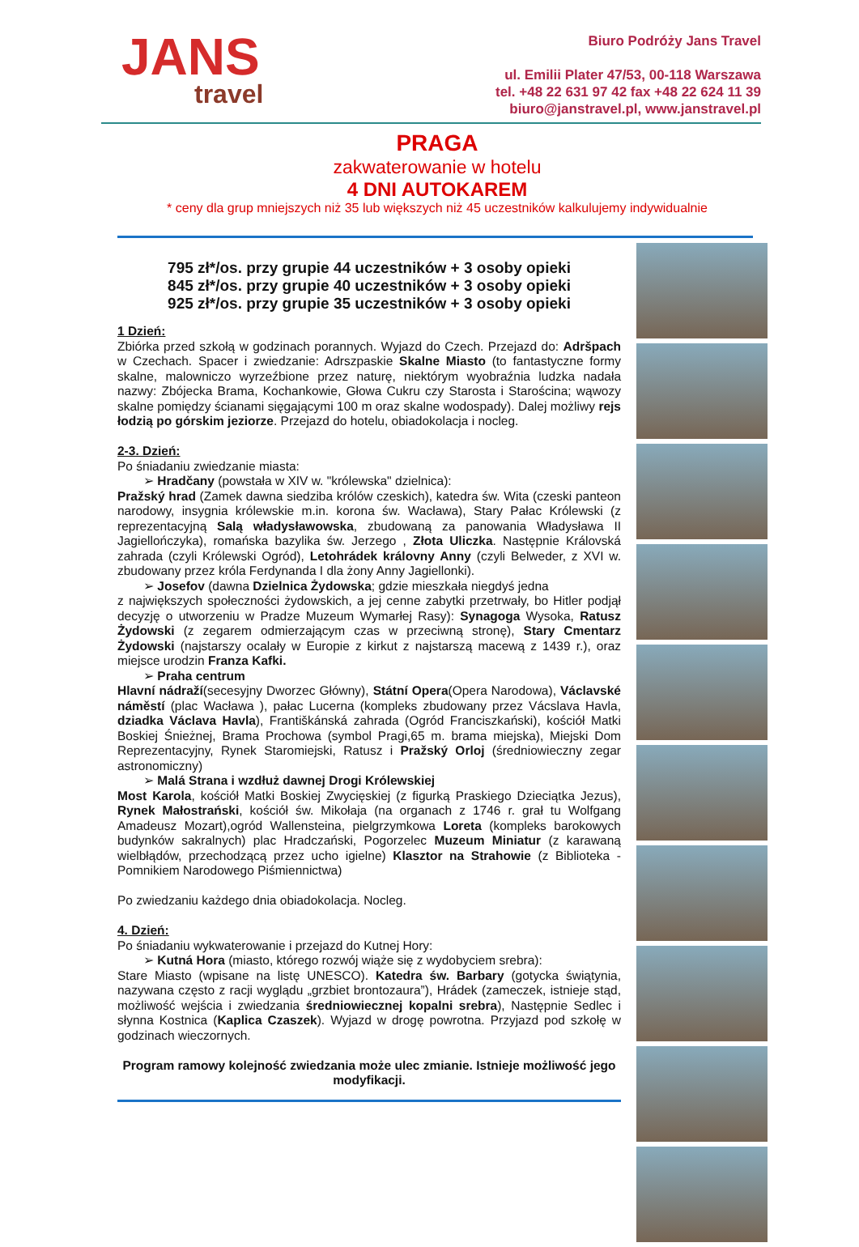JANS
travel
Biuro Podróży Jans Travel
ul. Emilii Plater 47/53, 00-118 Warszawa
tel. +48 22 631 97 42 fax +48 22 624 11 39
biuro@janstravel.pl, www.janstravel.pl
PRAGA
zakwaterowanie w hotelu
4 DNI AUTOKAREM
* ceny dla grup mniejszych niż 35 lub większych niż 45 uczestników kalkulujemy indywidualnie
795 zł*/os. przy grupie 44 uczestników + 3 osoby opieki
845 zł*/os. przy grupie 40 uczestników + 3 osoby opieki
925 zł*/os. przy grupie 35 uczestników + 3 osoby opieki
1 Dzień:
Zbiórka przed szkołą w godzinach porannych. Wyjazd do Czech. Przejazd do: Adršpach w Czechach. Spacer i zwiedzanie: Adrszpaskie Skalne Miasto (to fantastyczne formy skalne, malowniczo wyrzeźbione przez naturę, niektórym wyobraźnia ludzka nadała nazwy: Zbójecka Brama, Kochankowie, Głowa Cukru czy Starosta i Starościna; wąwozy skalne pomiędzy ścianami sięgającymi 100 m oraz skalne wodospady). Dalej możliwy rejs łodzią po górskim jeziorze. Przejazd do hotelu, obiadokolacja i nocleg.
2-3. Dzień:
Po śniadaniu zwiedzanie miasta:
➢ Hradčany (powstała w XIV w. "królewska" dzielnica):
Pražský hrad (Zamek dawna siedziba królów czeskich), katedra św. Wita (czeski panteon narodowy, insygnia królewskie m.in. korona św. Wacława), Stary Pałac Królewski (z reprezentacyjną Salą władysławowska, zbudowaną za panowania Władysława II Jagiellończyka), romańska bazylika św. Jerzego , Złota Uliczka. Następnie Královská zahrada (czyli Królewski Ogród), Letohrádek královny Anny (czyli Belweder, z XVI w. zbudowany przez króla Ferdynanda I dla żony Anny Jagiellonki).
➢ Josefov (dawna Dzielnica Żydowska; gdzie mieszkała niegdyś jedna
z największych społeczności żydowskich, a jej cenne zabytki przetrwały, bo Hitler podjął decyzję o utworzeniu w Pradze Muzeum Wymarłej Rasy): Synagoga Wysoka, Ratusz Żydowski (z zegarem odmierzającym czas w przeciwną stronę), Stary Cmentarz Żydowski (najstarszy ocalały w Europie z kirkut z najstarszą macewą z 1439 r.), oraz miejsce urodzin Franza Kafki.
➢ Praha centrum
Hlavní nádraží(secesyjny Dworzec Główny), Státní Opera(Opera Narodowa), Václavské náměstí (plac Wacława ), pałac Lucerna (kompleks zbudowany przez Vácslava Havla, dziadka Václava Havla), Františkánská zahrada (Ogród Franciszkański), kościół Matki Boskiej Śnieżnej, Brama Prochowa (symbol Pragi,65 m. brama miejska), Miejski Dom Reprezentacyjny, Rynek Staromiejski, Ratusz i Pražský Orloj (średniowieczny zegar astronomiczny)
➢ Malá Strana i wzdłuż dawnej Drogi Królewskiej
Most Karola, kościół Matki Boskiej Zwycięskiej (z figurką Praskiego Dzieciątka Jezus), Rynek Małostrański, kościół św. Mikołaja (na organach z 1746 r. grał tu Wolfgang Amadeusz Mozart),ogród Wallensteina, pielgrzymkowa Loreta (kompleks barokowych budynków sakralnych) plac Hradczański, Pogorzelec Muzeum Miniatur (z karawaną wielbłądów, przechodzącą przez ucho igielne) Klasztor na Strahowie (z Biblioteka - Pomnikiem Narodowego Piśmiennictwa)
Po zwiedzaniu każdego dnia obiadokolacja. Nocleg.
4. Dzień:
Po śniadaniu wykwaterowanie i przejazd do Kutnej Hory:
➢ Kutná Hora (miasto, którego rozwój wiąże się z wydobyciem srebra):
Stare Miasto (wpisane na listę UNESCO). Katedra św. Barbary (gotycka świątynia, nazywana często z racji wyglądu „grzbiet brontozaura”), Hrádek (zameczek, istnieje stąd, możliwość wejścia i zwiedzania średniowiecznej kopalni srebra), Następnie Sedlec i słynna Kostnica (Kaplica Czaszek). Wyjazd w drogę powrotna. Przyjazd pod szkołę w godzinach wieczornych.
Program ramowy kolejność zwiedzania może ulec zmianie. Istnieje możliwość jego modyfikacji.